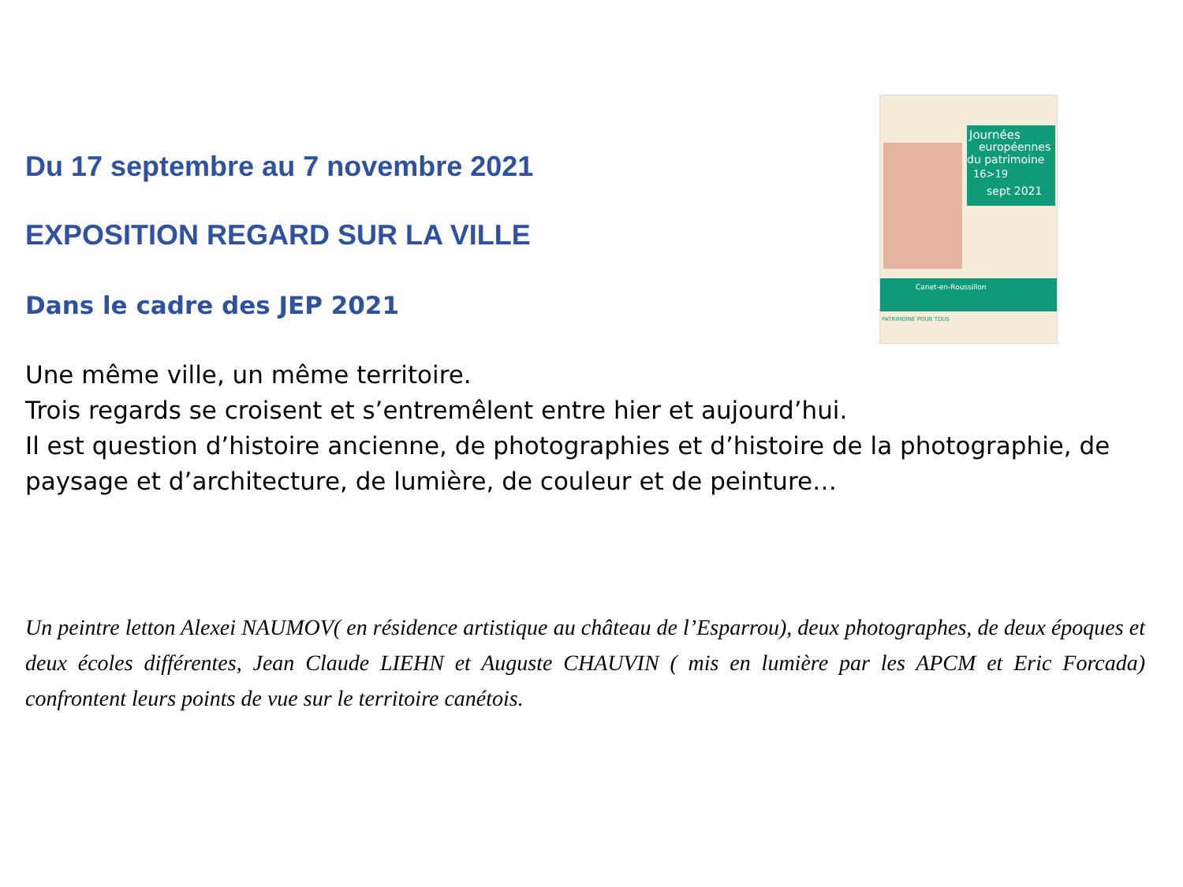Journées
européennes
du patrimoine
16>19
sept 2021
Canet-en-Roussillon
PATRIMOINE POUR TOUS
Du 17 septembre au 7 novembre 2021
EXPOSITION REGARD SUR LA VILLE
Dans le cadre des JEP 2021
Une même ville, un même territoire.
Trois regards se croisent et s’entremêlent entre hier et aujourd’hui.
Il est question d’histoire ancienne, de photographies et d’histoire de la photographie, de paysage et d’architecture, de lumière, de couleur et de peinture…
Un peintre letton Alexei NAUMOV( en résidence artistique au château de l’Esparrou), deux photographes, de deux époques et deux écoles différentes, Jean Claude LIEHN et Auguste CHAUVIN ( mis en lumière par les APCM et Eric Forcada) confrontent leurs points de vue sur le territoire canétois.